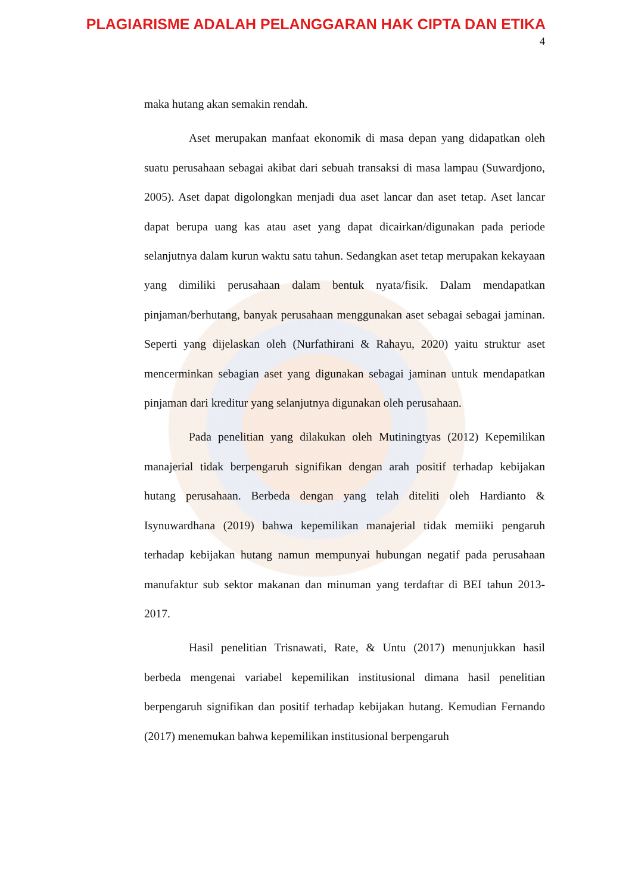PLAGIARISME ADALAH PELANGGARAN HAK CIPTA DAN ETIKA
4
maka hutang akan semakin rendah.
Aset merupakan manfaat ekonomik di masa depan yang didapatkan oleh suatu perusahaan sebagai akibat dari sebuah transaksi di masa lampau (Suwardjono, 2005). Aset dapat digolongkan menjadi dua aset lancar dan aset tetap. Aset lancar dapat berupa uang kas atau aset yang dapat dicairkan/digunakan pada periode selanjutnya dalam kurun waktu satu tahun. Sedangkan aset tetap merupakan kekayaan yang dimiliki perusahaan dalam bentuk nyata/fisik. Dalam mendapatkan pinjaman/berhutang, banyak perusahaan menggunakan aset sebagai sebagai jaminan. Seperti yang dijelaskan oleh (Nurfathirani & Rahayu, 2020) yaitu struktur aset mencerminkan sebagian aset yang digunakan sebagai jaminan untuk mendapatkan pinjaman dari kreditur yang selanjutnya digunakan oleh perusahaan.
Pada penelitian yang dilakukan oleh Mutiningtyas (2012) Kepemilikan manajerial tidak berpengaruh signifikan dengan arah positif terhadap kebijakan hutang perusahaan. Berbeda dengan yang telah diteliti oleh Hardianto & Isynuwardhana (2019) bahwa kepemilikan manajerial tidak memiiki pengaruh terhadap kebijakan hutang namun mempunyai hubungan negatif pada perusahaan manufaktur sub sektor makanan dan minuman yang terdaftar di BEI tahun 2013-2017.
Hasil penelitian Trisnawati, Rate, & Untu (2017) menunjukkan hasil berbeda mengenai variabel kepemilikan institusional dimana hasil penelitian berpengaruh signifikan dan positif terhadap kebijakan hutang. Kemudian Fernando (2017) menemukan bahwa kepemilikan institusional berpengaruh